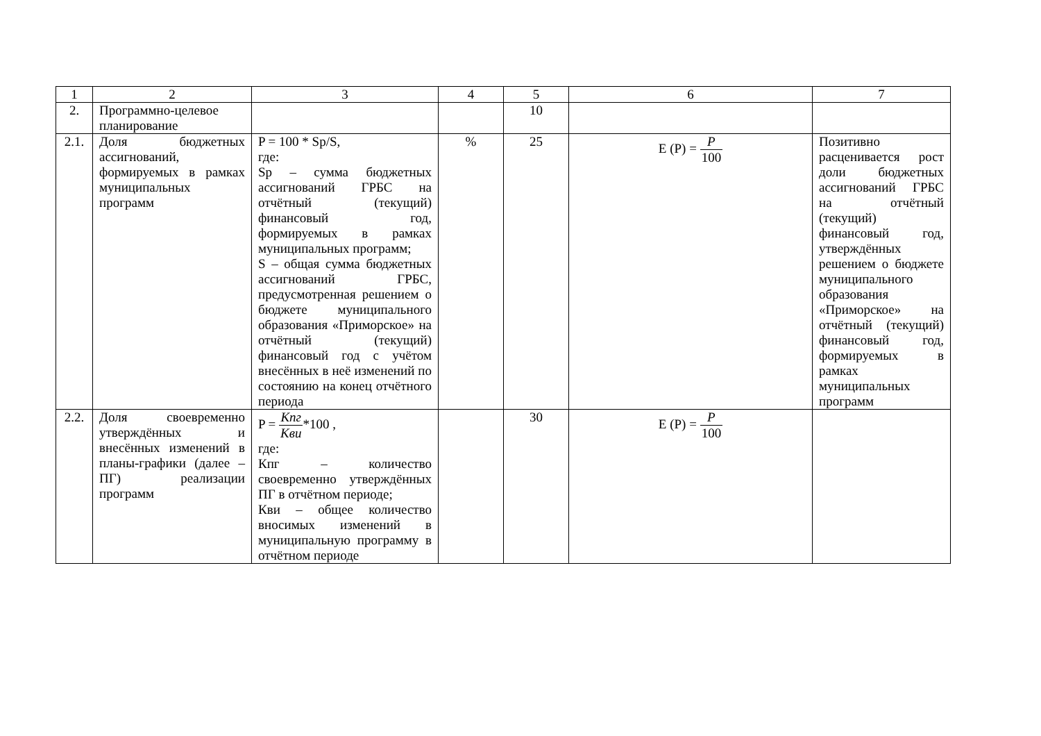| 1 | 2 | 3 | 4 | 5 | 6 | 7 |
| --- | --- | --- | --- | --- | --- | --- |
| 2. | Программно-целевое планирование | | | 10 | | |
| 2.1. | Доля бюджетных ассигнований, формируемых в рамках муниципальных программ | P = 100 * Sp/S, где: Sp – сумма бюджетных ассигнований ГРБС на отчётный (текущий) финансовый год, формируемых в рамках муниципальных программ; S – общая сумма бюджетных ассигнований ГРБС, предусмотренная решением о бюджете муниципального образования «Приморское» на отчётный (текущий) финансовый год с учётом внесённых в неё изменений по состоянию на конец отчётного периода | % | 25 | E (P) = P 100 | Позитивно расценивается рост доли бюджетных ассигнований ГРБС на отчётный (текущий) финансовый год, утверждённых решением о бюджете муниципального образования «Приморское» на отчётный (текущий) финансовый год, формируемых в рамках муниципальных программ |
| 2.2. | Доля своевременно утверждённых и внесённых изменений в планы-графики (далее – ПГ) реализации программ | P = Кпг Кви *100 , где: Кпг – количество своевременно утверждённых ПГ в отчётном периоде; Кви – общее количество вносимых изменений в муниципальную программу в отчётном периоде | | 30 | E (P) = P 100 | |